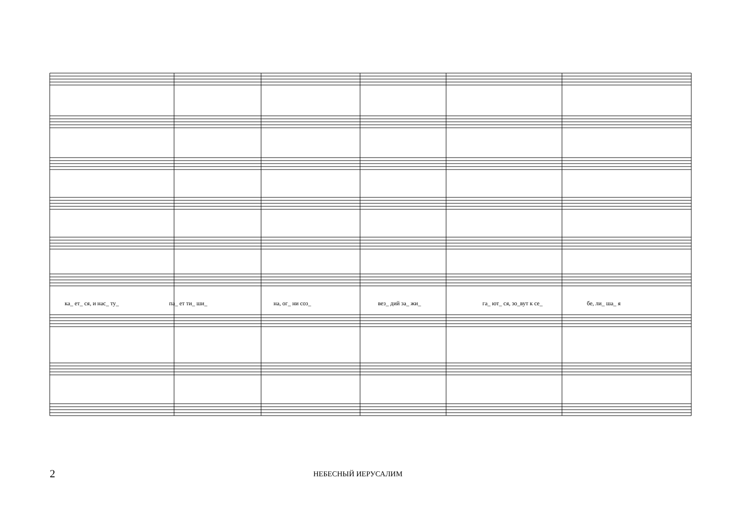ка_ ет_ ся, и нас_ ту_ па_ ет ти_ ши_ на, ог_ ни соз_ вез_ дий за_ жи_ га_ ют_ ся, зо_вут к се_ бе, ли_ ша_ я
2 НЕБЕСНЫЙ ИЕРУСАЛИМ